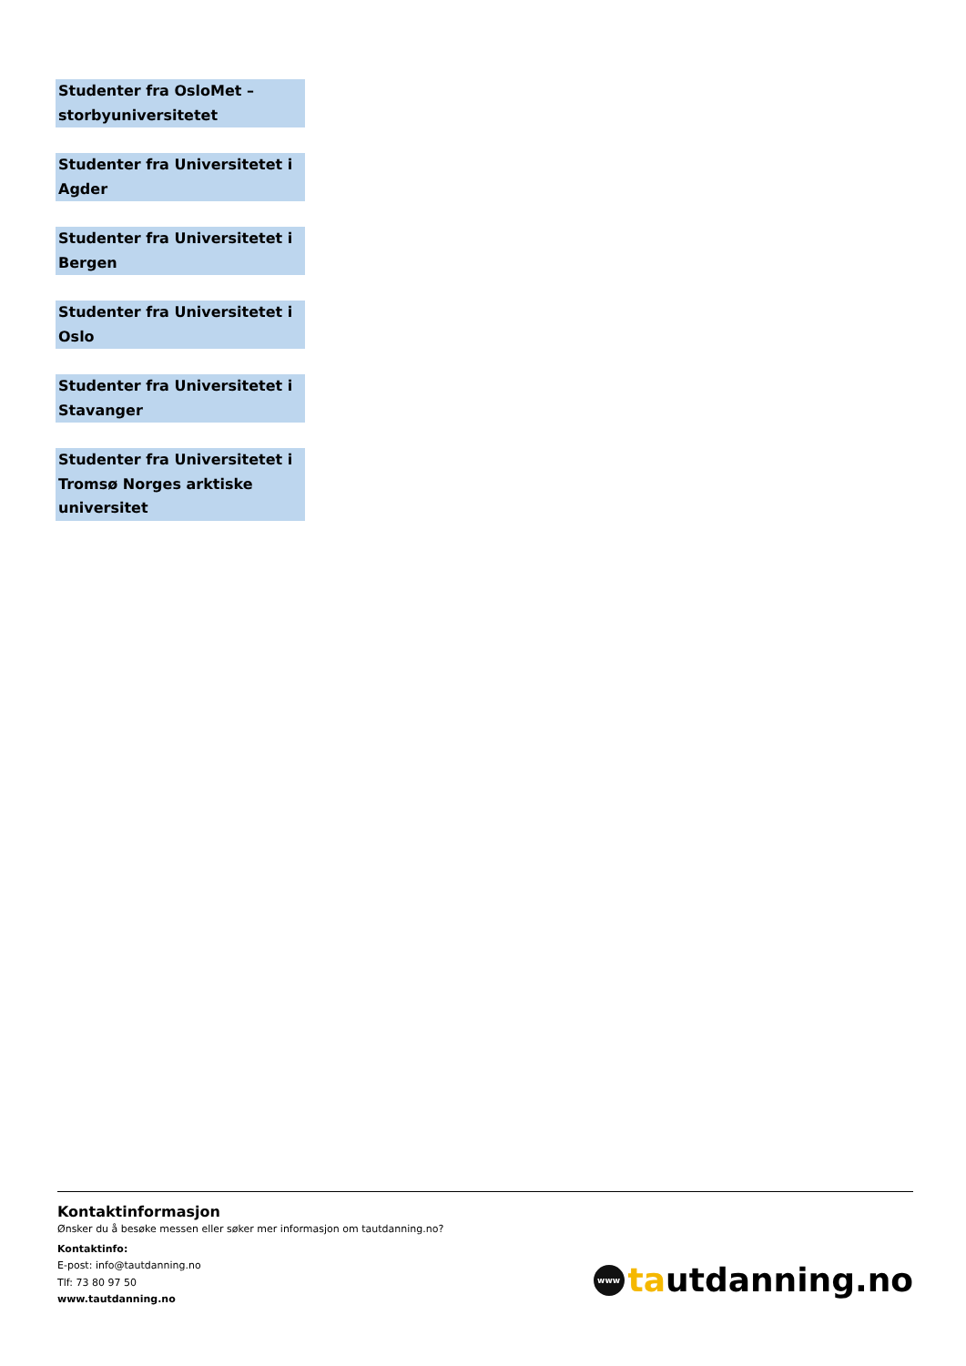Studenter fra OsloMet – storbyuniversitetet
Studenter fra Universitetet i Agder
Studenter fra Universitetet i Bergen
Studenter fra Universitetet i Oslo
Studenter fra Universitetet i Stavanger
Studenter fra Universitetet i Tromsø Norges arktiske universitet
Kontaktinformasjon
Ønsker du å besøke messen eller søker mer informasjon om tautdanning.no?
Kontaktinfo:
E-post: info@tautdanning.no
Tlf: 73 80 97 50
www.tautdanning.no
www ta utdanning.no